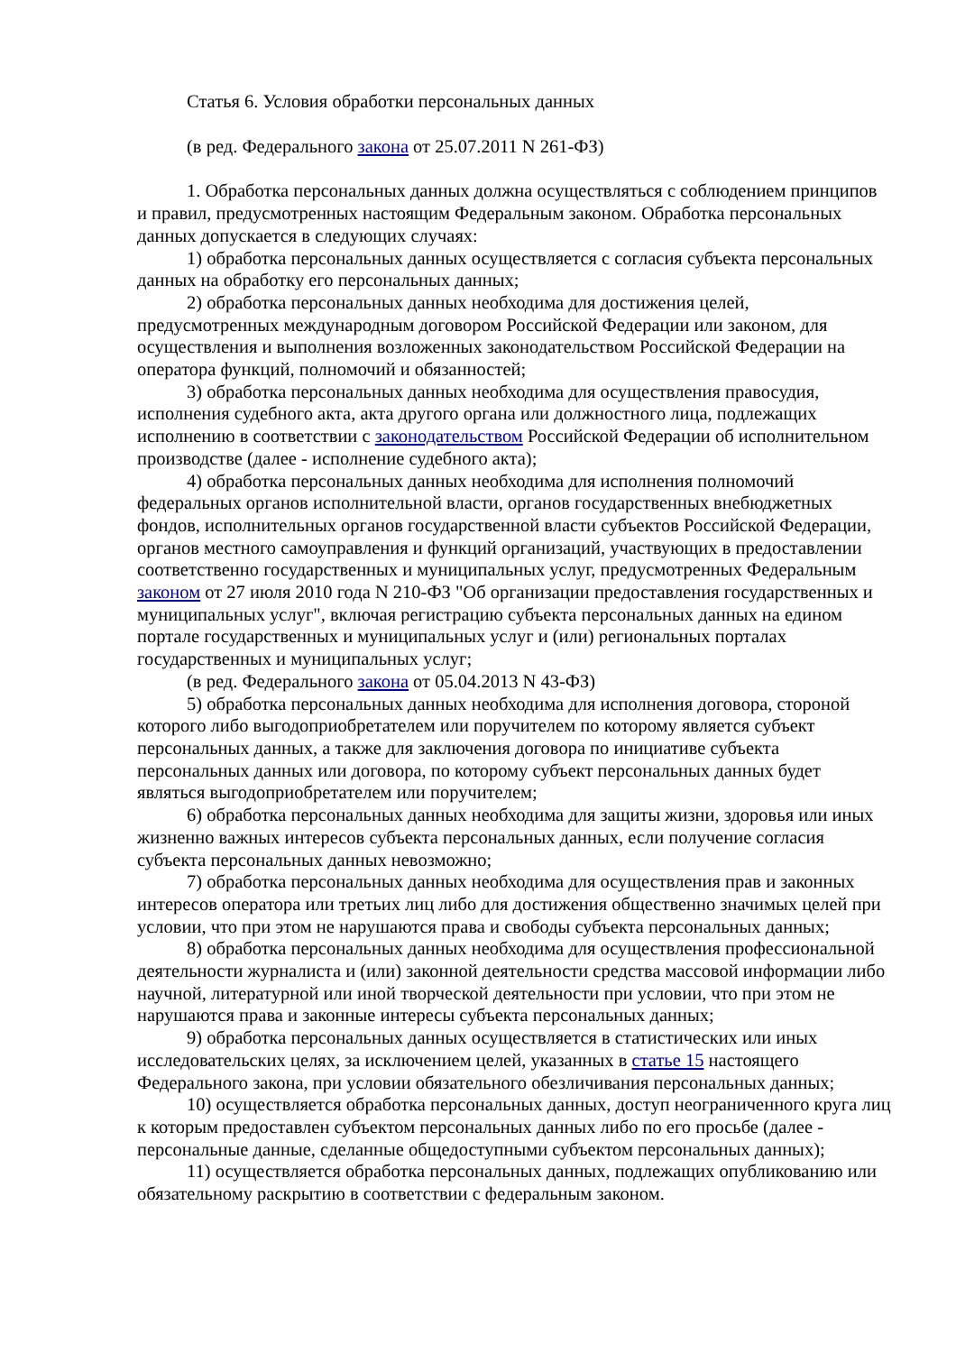Статья 6. Условия обработки персональных данных
(в ред. Федерального закона от 25.07.2011 N 261-ФЗ)
1. Обработка персональных данных должна осуществляться с соблюдением принципов и правил, предусмотренных настоящим Федеральным законом. Обработка персональных данных допускается в следующих случаях:
1) обработка персональных данных осуществляется с согласия субъекта персональных данных на обработку его персональных данных;
2) обработка персональных данных необходима для достижения целей, предусмотренных международным договором Российской Федерации или законом, для осуществления и выполнения возложенных законодательством Российской Федерации на оператора функций, полномочий и обязанностей;
3) обработка персональных данных необходима для осуществления правосудия, исполнения судебного акта, акта другого органа или должностного лица, подлежащих исполнению в соответствии с законодательством Российской Федерации об исполнительном производстве (далее - исполнение судебного акта);
4) обработка персональных данных необходима для исполнения полномочий федеральных органов исполнительной власти, органов государственных внебюджетных фондов, исполнительных органов государственной власти субъектов Российской Федерации, органов местного самоуправления и функций организаций, участвующих в предоставлении соответственно государственных и муниципальных услуг, предусмотренных Федеральным законом от 27 июля 2010 года N 210-ФЗ "Об организации предоставления государственных и муниципальных услуг", включая регистрацию субъекта персональных данных на едином портале государственных и муниципальных услуг и (или) региональных порталах государственных и муниципальных услуг;
(в ред. Федерального закона от 05.04.2013 N 43-ФЗ)
5) обработка персональных данных необходима для исполнения договора, стороной которого либо выгодоприобретателем или поручителем по которому является субъект персональных данных, а также для заключения договора по инициативе субъекта персональных данных или договора, по которому субъект персональных данных будет являться выгодоприобретателем или поручителем;
6) обработка персональных данных необходима для защиты жизни, здоровья или иных жизненно важных интересов субъекта персональных данных, если получение согласия субъекта персональных данных невозможно;
7) обработка персональных данных необходима для осуществления прав и законных интересов оператора или третьих лиц либо для достижения общественно значимых целей при условии, что при этом не нарушаются права и свободы субъекта персональных данных;
8) обработка персональных данных необходима для осуществления профессиональной деятельности журналиста и (или) законной деятельности средства массовой информации либо научной, литературной или иной творческой деятельности при условии, что при этом не нарушаются права и законные интересы субъекта персональных данных;
9) обработка персональных данных осуществляется в статистических или иных исследовательских целях, за исключением целей, указанных в статье 15 настоящего Федерального закона, при условии обязательного обезличивания персональных данных;
10) осуществляется обработка персональных данных, доступ неограниченного круга лиц к которым предоставлен субъектом персональных данных либо по его просьбе (далее - персональные данные, сделанные общедоступными субъектом персональных данных);
11) осуществляется обработка персональных данных, подлежащих опубликованию или обязательному раскрытию в соответствии с федеральным законом.